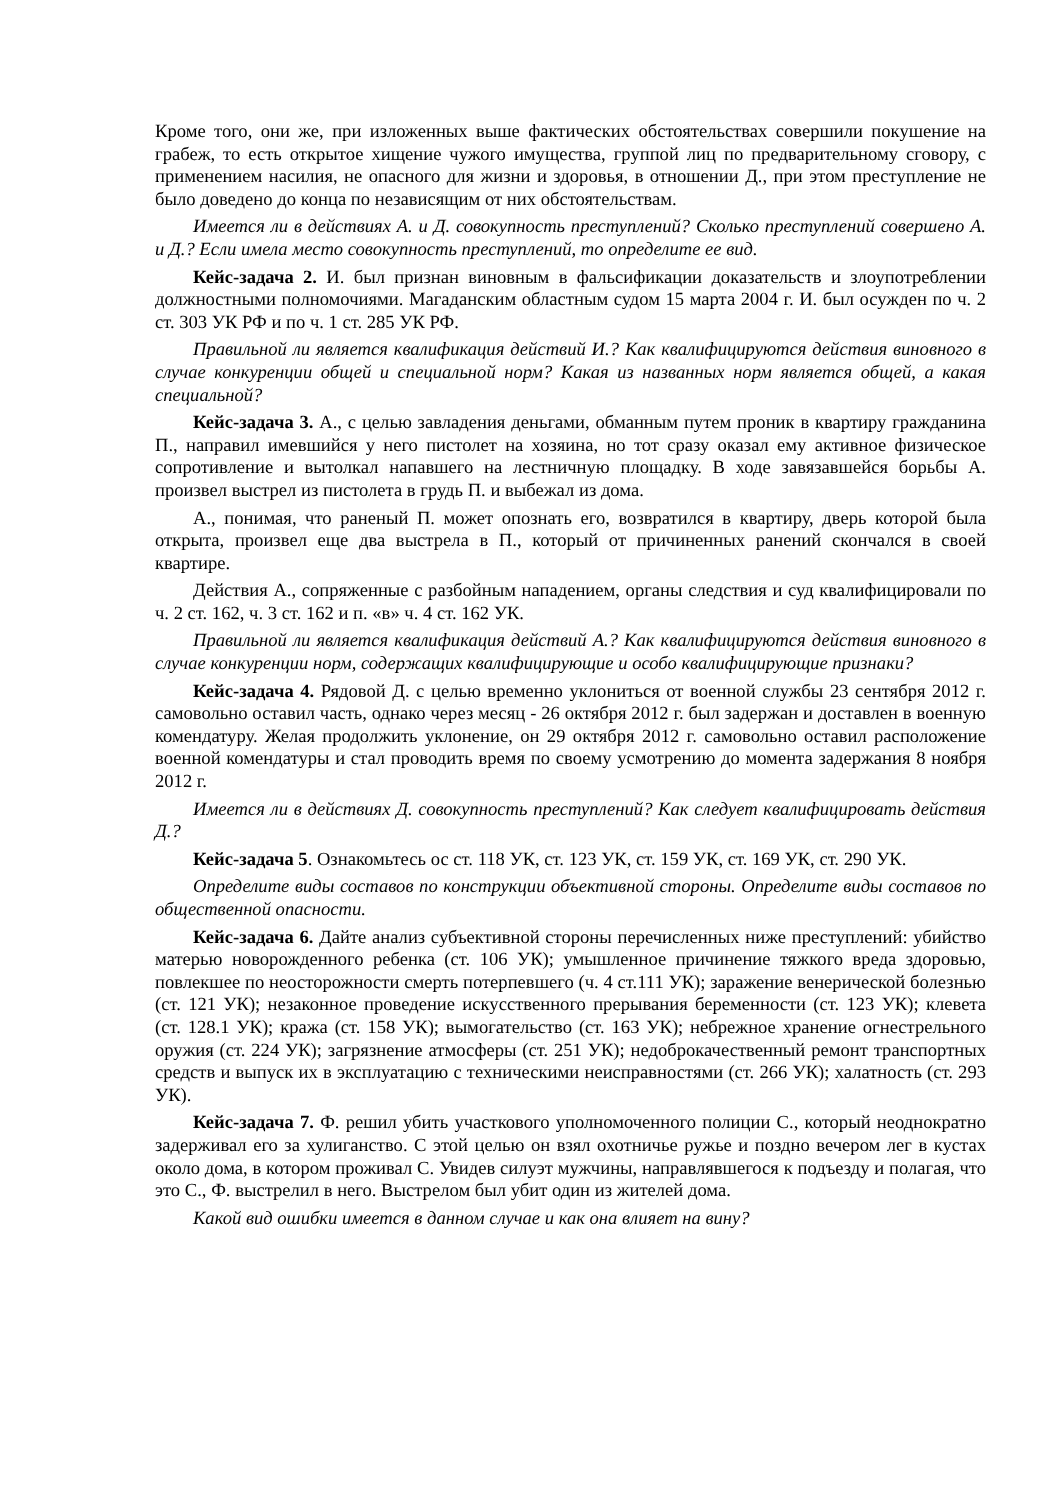Кроме того, они же, при изложенных выше фактических обстоятельствах совершили покушение на грабеж, то есть открытое хищение чужого имущества, группой лиц по предварительному сговору, с применением насилия, не опасного для жизни и здоровья, в отношении Д., при этом преступление не было доведено до конца по независящим от них обстоятельствам.
Имеется ли в действиях А. и Д. совокупность преступлений? Сколько преступлений совершено А. и Д.? Если имела место совокупность преступлений, то определите ее вид.
Кейс-задача 2. И. был признан виновным в фальсификации доказательств и злоупотреблении должностными полномочиями. Магаданским областным судом 15 марта 2004 г. И. был осужден по ч. 2 ст. 303 УК РФ и по ч. 1 ст. 285 УК РФ.
Правильной ли является квалификация действий И.? Как квалифицируются действия виновного в случае конкуренции общей и специальной норм? Какая из названных норм является общей, а какая специальной?
Кейс-задача 3. А., с целью завладения деньгами, обманным путем проник в квартиру гражданина П., направил имевшийся у него пистолет на хозяина, но тот сразу оказал ему активное физическое сопротивление и вытолкал напавшего на лестничную площадку. В ходе завязавшейся борьбы А. произвел выстрел из пистолета в грудь П. и выбежал из дома.
А., понимая, что раненый П. может опознать его, возвратился в квартиру, дверь которой была открыта, произвел еще два выстрела в П., который от причиненных ранений скончался в своей квартире.
Действия А., сопряженные с разбойным нападением, органы следствия и суд квалифицировали по ч. 2 ст. 162, ч. 3 ст. 162 и п. «в» ч. 4 ст. 162 УК.
Правильной ли является квалификация действий А.? Как квалифицируются действия виновного в случае конкуренции норм, содержащих квалифицирующие и особо квалифицирующие признаки?
Кейс-задача 4. Рядовой Д. с целью временно уклониться от военной службы 23 сентября 2012 г. самовольно оставил часть, однако через месяц - 26 октября 2012 г. был задержан и доставлен в военную комендатуру. Желая продолжить уклонение, он 29 октября 2012 г. самовольно оставил расположение военной комендатуры и стал проводить время по своему усмотрению до момента задержания 8 ноября 2012 г.
Имеется ли в действиях Д. совокупность преступлений? Как следует квалифицировать действия Д.?
Кейс-задача 5. Ознакомьтесь ос ст. 118 УК, ст. 123 УК, ст. 159 УК, ст. 169 УК, ст. 290 УК.
Определите виды составов по конструкции объективной стороны. Определите виды составов по общественной опасности.
Кейс-задача 6. Дайте анализ субъективной стороны перечисленных ниже преступлений: убийство матерью новорожденного ребенка (ст. 106 УК); умышленное причинение тяжкого вреда здоровью, повлекшее по неосторожности смерть потерпевшего (ч. 4 ст.111 УК); заражение венерической болезнью (ст. 121 УК); незаконное проведение искусственного прерывания беременности (ст. 123 УК); клевета (ст. 128.1 УК); кража (ст. 158 УК); вымогательство (ст. 163 УК); небрежное хранение огнестрельного оружия (ст. 224 УК); загрязнение атмосферы (ст. 251 УК); недоброкачественный ремонт транспортных средств и выпуск их в эксплуатацию с техническими неисправностями (ст. 266 УК); халатность (ст. 293 УК).
Кейс-задача 7. Ф. решил убить участкового уполномоченного полиции С., который неоднократно задерживал его за хулиганство. С этой целью он взял охотничье ружье и поздно вечером лег в кустах около дома, в котором проживал С. Увидев силуэт мужчины, направлявшегося к подъезду и полагая, что это С., Ф. выстрелил в него. Выстрелом был убит один из жителей дома.
Какой вид ошибки имеется в данном случае и как она влияет на вину?